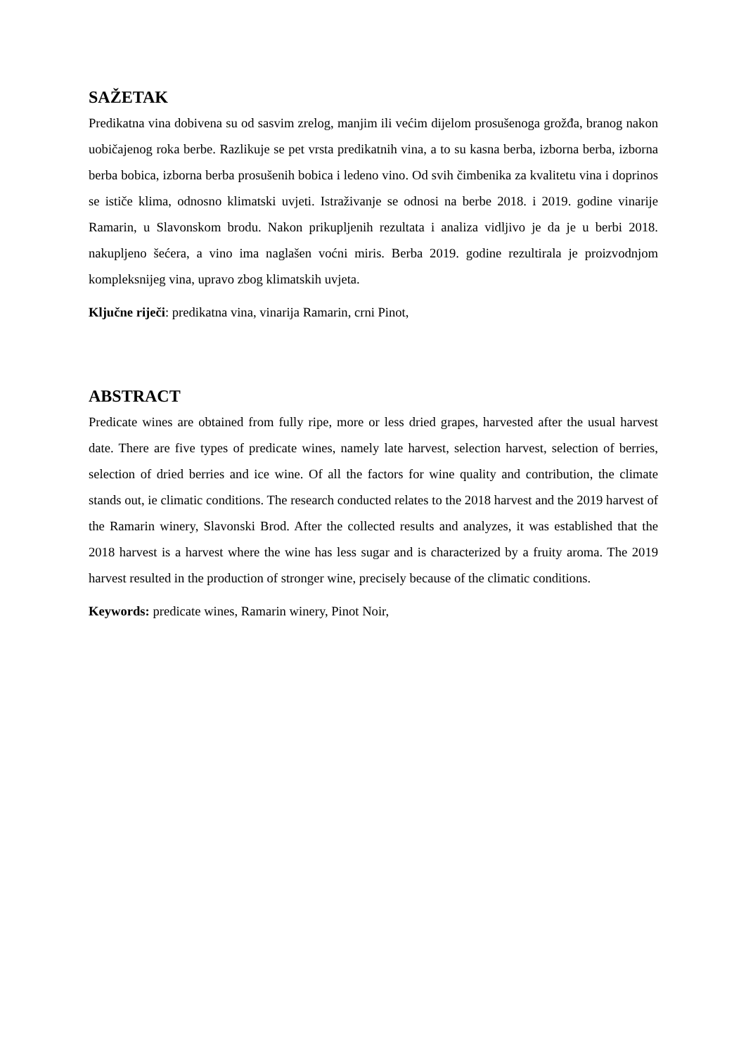SAŽETAK
Predikatna vina dobivena su od sasvim zrelog, manjim ili većim dijelom prosušenoga grožđa, branog nakon uobičajenog roka berbe. Razlikuje se pet vrsta predikatnih vina, a to su kasna berba, izborna berba, izborna berba bobica, izborna berba prosušenih bobica i ledeno vino. Od svih čimbenika za kvalitetu vina i doprinos se ističe klima, odnosno klimatski uvjeti. Istraživanje se odnosi na berbe 2018. i 2019. godine vinarije Ramarin, u Slavonskom brodu. Nakon prikupljenih rezultata i analiza vidljivo je da je u berbi 2018. nakupljeno šećera, a vino ima naglašen voćni miris. Berba 2019. godine rezultirala je proizvodnjom kompleksnijeg vina, upravo zbog klimatskih uvjeta.
Ključne riječi: predikatna vina, vinarija Ramarin, crni Pinot,
ABSTRACT
Predicate wines are obtained from fully ripe, more or less dried grapes, harvested after the usual harvest date. There are five types of predicate wines, namely late harvest, selection harvest, selection of berries, selection of dried berries and ice wine. Of all the factors for wine quality and contribution, the climate stands out, ie climatic conditions. The research conducted relates to the 2018 harvest and the 2019 harvest of the Ramarin winery, Slavonski Brod. After the collected results and analyzes, it was established that the 2018 harvest is a harvest where the wine has less sugar and is characterized by a fruity aroma. The 2019 harvest resulted in the production of stronger wine, precisely because of the climatic conditions.
Keywords: predicate wines, Ramarin winery, Pinot Noir,